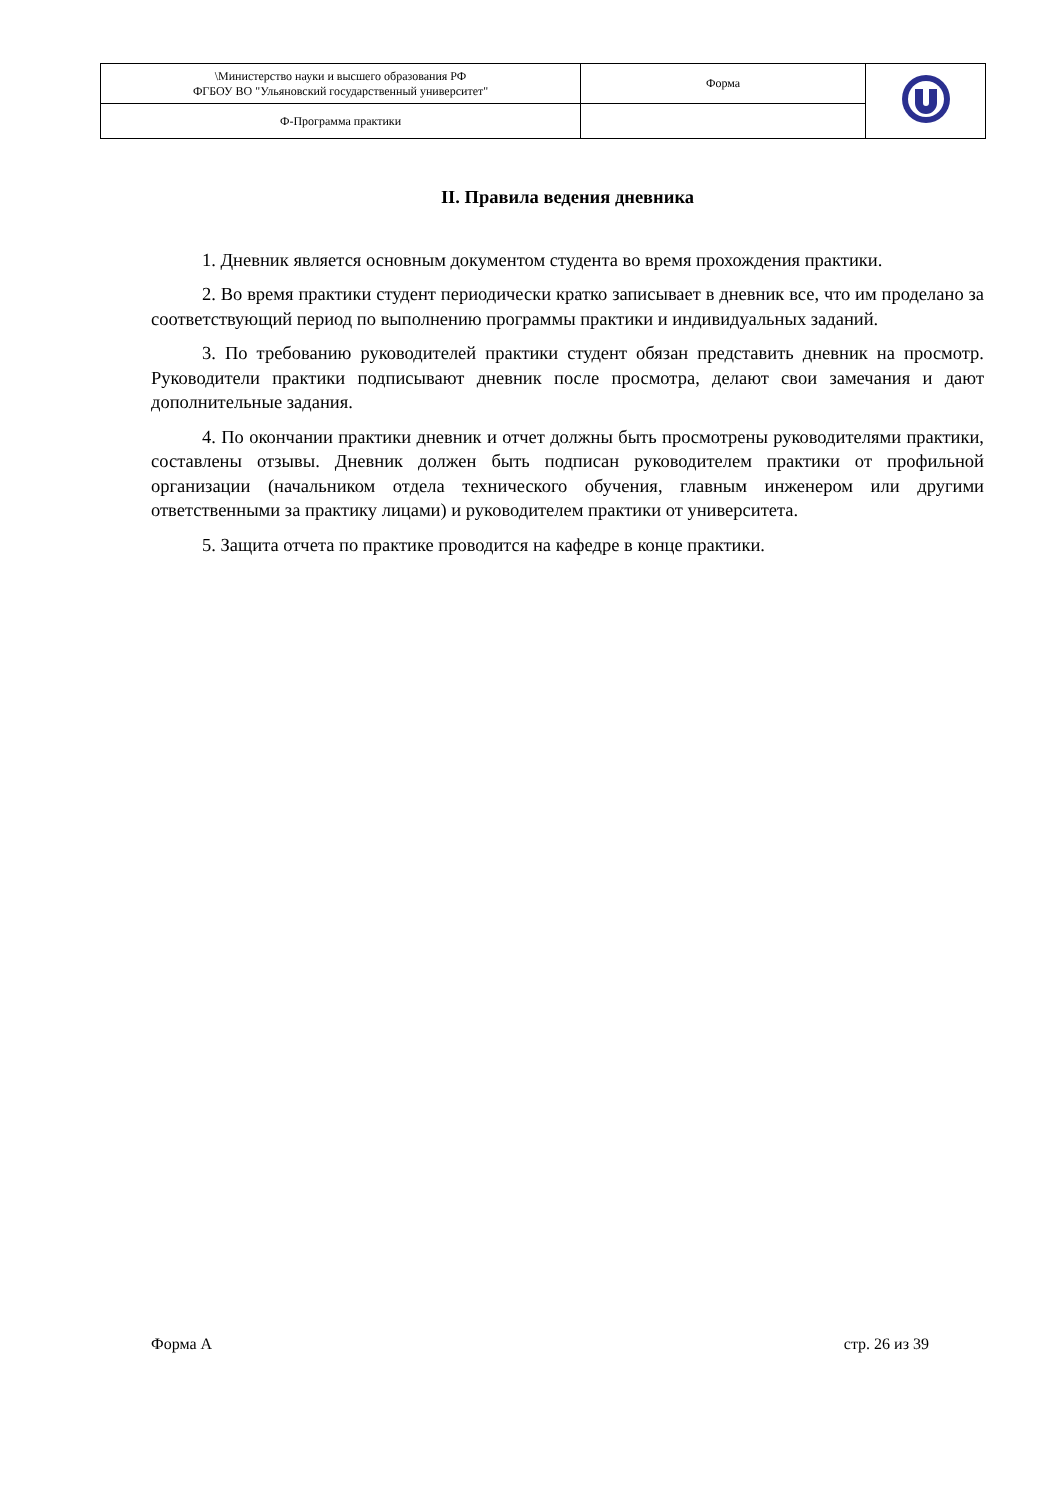| \Министерство науки и высшего образования РФ ФГБОУ ВО "Ульяновский государственный университет" | Форма | |
| Ф-Программа практики | | |
II. Правила ведения дневника
1. Дневник является основным документом студента во время прохождения практики.
2. Во время практики студент периодически кратко записывает в дневник все, что им проделано за соответствующий период по выполнению программы практики и индивидуальных заданий.
3. По требованию руководителей практики студент обязан представить дневник на просмотр. Руководители практики подписывают дневник после просмотра, делают свои замечания и дают дополнительные задания.
4. По окончании практики дневник и отчет должны быть просмотрены руководителями практики, составлены отзывы. Дневник должен быть подписан руководителем практики от профильной организации (начальником отдела технического обучения, главным инженером или другими ответственными за практику лицами) и руководителем практики от университета.
5. Защита отчета по практике проводится на кафедре в конце практики.
Форма А стр. 26 из 39